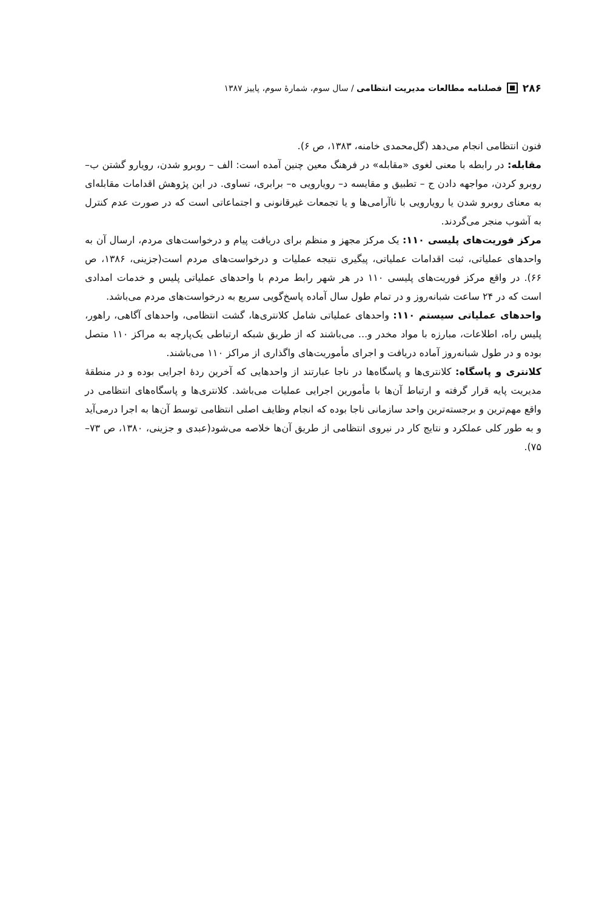۲۸۶ فصلنامه مطالعات مدیریت انتظامی / سال سوم، شمارۀ سوم، پاییز ۱۳۸۷
فنون انتظامی انجام می‌دهد (گل‌محمدی خامنه، ۱۳۸۳، ص ۶).
مقابله: در رابطه با معنی لغوی «مقابله» در فرهنگ معین چنین آمده است: الف – روبرو شدن، رویارو گشتن ب– روبرو کردن، مواجهه دادن ج – تطبیق و مقایسه د– رویارویی ه– برابری، تساوی. در این پژوهش اقدامات مقابله‌ای به معنای روبرو شدن یا رویارویی با ناآرامی‌ها و یا تجمعات غیرقانونی و اجتماعاتی است که در صورت عدم کنترل به آشوب منجر می‌گردند.
مرکز فوریت‌های پلیسی ۱۱۰: یک مرکز مجهز و منظم برای دریافت پیام و درخواست‌های مردم، ارسال آن به واحدهای عملیاتی، ثبت اقدامات عملیاتی، پیگیری نتیجه عملیات و درخواست‌های مردم است(جزینی، ۱۳۸۶، ص ۶۶). در واقع مرکز فوریت‌های پلیسی ۱۱۰ در هر شهر رابط مردم با واحدهای عملیاتی پلیس و خدمات امدادی است که در ۲۴ ساعت شبانه‌روز و در تمام طول سال آماده پاسخ‌گویی سریع به درخواست‌های مردم می‌باشد.
واحدهای عملیاتی سیستم ۱۱۰: واحدهای عملیاتی شامل کلانتری‌ها، گشت انتظامی، واحدهای آگاهی، راهور، پلیس راه، اطلاعات، مبارزه با مواد مخدر و... می‌باشند که از طریق شبکه ارتباطی یک‌پارچه به مراکز ۱۱۰ متصل بوده و در طول شبانه‌روز آماده دریافت و اجرای مأموریت‌های واگذاری از مراکز ۱۱۰ می‌باشند.
کلانتری و پاسگاه: کلانتری‌ها و پاسگاه‌ها در ناجا عبارتند از واحدهایی که آخرین ردۀ اجرایی بوده و در منطقۀ مدیریت پایه قرار گرفته و ارتباط آن‌ها با مأمورین اجرایی عملیات می‌باشد. کلانتری‌ها و پاسگاه‌های انتظامی در واقع مهم‌ترین و برجسته‌ترین واحد سازمانی ناجا بوده که انجام وظایف اصلی انتظامی توسط آن‌ها به اجرا درمی‌آید و به طور کلی عملکرد و نتایج کار در نیروی انتظامی از طریق آن‌ها خلاصه می‌شود(عبدی و جزینی، ۱۳۸۰، ص ۷۳– ۷۵).